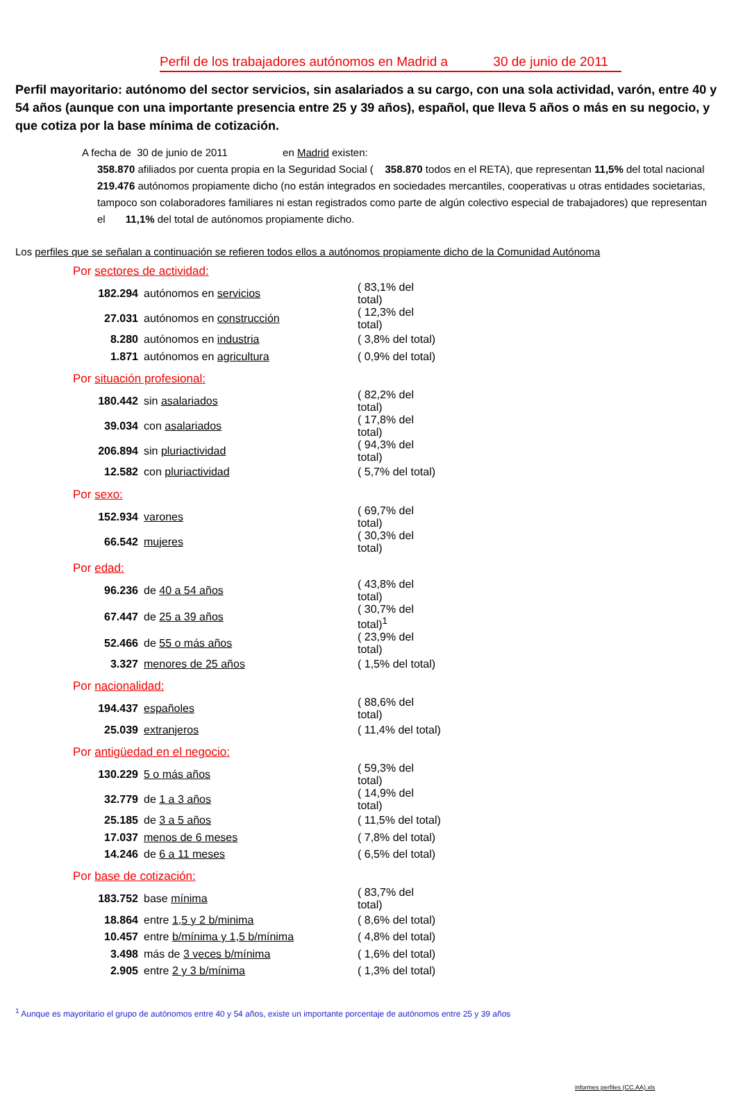Perfil de los trabajadores autónomos en Madrid a 30 de junio de 2011
Perfil mayoritario: autónomo del sector servicios, sin asalariados a su cargo, con una sola actividad, varón, entre 40 y 54 años (aunque con una importante presencia entre 25 y 39 años), español, que lleva 5 años o más en su negocio, y que cotiza por la base mínima de cotización.
A fecha de 30 de junio de 2011 en Madrid existen:
358.870 afiliados por cuenta propia en la Seguridad Social ( 358.870 todos en el RETA), que representan 11,5% del total nacional
219.476 autónomos propiamente dicho (no están integrados en sociedades mercantiles, cooperativas u otras entidades societarias, tampoco son colaboradores familiares ni estan registrados como parte de algún colectivo especial de trabajadores) que representan el 11,1% del total de autónomos propiamente dicho.
Los perfiles que se señalan a continuación se refieren todos ellos a autónomos propiamente dicho de la Comunidad Autónoma
Por sectores de actividad:
| 182.294 | autónomos en servicios | ( 83,1% del total) |
| 27.031 | autónomos en construcción | ( 12,3% del total) |
| 8.280 | autónomos en industria | ( 3,8% del total) |
| 1.871 | autónomos en agricultura | ( 0,9% del total) |
Por situación profesional:
| 180.442 | sin asalariados | ( 82,2% del total) |
| 39.034 | con asalariados | ( 17,8% del total) |
| 206.894 | sin pluriactividad | ( 94,3% del total) |
| 12.582 | con pluriactividad | ( 5,7% del total) |
Por sexo:
| 152.934 | varones | ( 69,7% del total) |
| 66.542 | mujeres | ( 30,3% del total) |
Por edad:
| 96.236 | de 40 a 54 años | ( 43,8% del total) |
| 67.447 | de 25 a 39 años | ( 30,7% del total)<sup>1</sup> |
| 52.466 | de 55 o más años | ( 23,9% del total) |
| 3.327 | menores de 25 años | ( 1,5% del total) |
Por nacionalidad:
| 194.437 | españoles | ( 88,6% del total) |
| 25.039 | extranjeros | ( 11,4% del total) |
Por antigüedad en el negocio:
| 130.229 | 5 o más años | ( 59,3% del total) |
| 32.779 | de 1 a 3 años | ( 14,9% del total) |
| 25.185 | de 3 a 5 años | ( 11,5% del total) |
| 17.037 | menos de 6 meses | ( 7,8% del total) |
| 14.246 | de 6 a 11 meses | ( 6,5% del total) |
Por base de cotización:
| 183.752 | base mínima | ( 83,7% del total) |
| 18.864 | entre 1,5 y 2 b/minima | ( 8,6% del total) |
| 10.457 | entre b/mínima y 1,5 b/mínima | ( 4,8% del total) |
| 3.498 | más de 3 veces b/mínima | ( 1,6% del total) |
| 2.905 | entre 2 y 3 b/mínima | ( 1,3% del total) |
<sup>1</sup> Aunque es mayoritario el grupo de autónomos entre 40 y 54 años, existe un importante porcentaje de autónomos entre 25 y 39 años
informes perfiles (CC.AA).xls